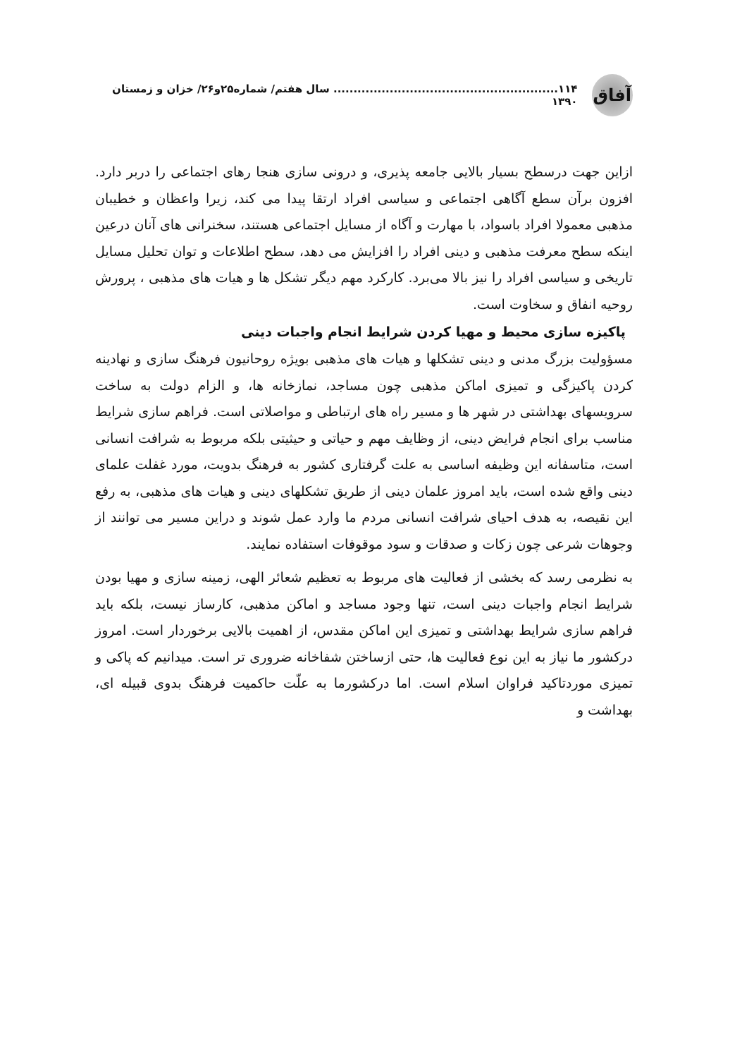آفاق
۱۱۴........................................................ سال هفتم/ شماره۲۵و۲۶/ خزان و زمستان ۱۳۹۰
ازاین جهت درسطح بسیار بالایی جامعه پذیری، و درونی سازی هنجا رهای اجتماعی را دربر دارد. افزون برآن سطع آگاهی اجتماعی و سیاسی افراد ارتقا پیدا می کند، زیرا واعظان و خطیبان مذهبی معمولا افراد باسواد، با مهارت و آگاه از مسایل اجتماعی هستند، سخنرانی های آنان درعین اینکه سطح معرفت مذهبی و دینی افراد را افزایش می دهد، سطح اطلاعات و توان تحلیل مسایل تاریخی و سیاسی افراد را نیز بالا می‌برد. کارکرد مهم دیگر تشکل ها و هیات های مذهبی ، پرورش روحیه انفاق و سخاوت است.
پاکیزه سازی محیط و مهیا کردن شرایط انجام واجبات دینی
مسؤولیت بزرگ مدنی و دینی تشکلها و هیات های مذهبی بویژه روحانیون فرهنگ سازی و نهادینه کردن پاکیزگی و تمیزی اماکن مذهبی چون مساجد، نمازخانه ها، و الزام دولت به ساخت سرویسهای بهداشتی در شهر ها و مسیر راه های ارتباطی و مواصلاتی است. فراهم سازی شرایط مناسب برای انجام فرایض دینی، از وظایف مهم و حیاتی و حیثیتی بلکه مربوط به شرافت انسانی است، متاسفانه این وظیفه اساسی به علت گرفتاری کشور به فرهنگ بدویت، مورد غفلت علمای دینی واقع شده است، باید امروز علمان دینی از طریق تشکلهای دینی و هیات های مذهبی، به رفع این نقیصه، به هدف احیای شرافت انسانی مردم ما وارد عمل شوند و دراین مسیر می توانند از وجوهات شرعی چون زکات و صدقات و سود موقوفات استفاده نمایند.
به نظرمی رسد که بخشی از فعالیت های مربوط به تعظیم شعائر الهی، زمینه سازی و مهیا بودن شرایط انجام واجبات دینی است، تنها وجود مساجد و اماکن مذهبی، کارساز نیست، بلکه باید فراهم سازی شرایط بهداشتی و تمیزی این اماکن مقدس، از اهمیت بالایی برخوردار است. امروز درکشور ما نیاز به این نوع فعالیت ها، حتی ازساختن شفاخانه ضروری تر است. میدانیم که پاکی و تمیزی موردتاکید فراوان اسلام است. اما درکشورما به علّت حاکمیت فرهنگ بدوی قبیله ای، بهداشت و